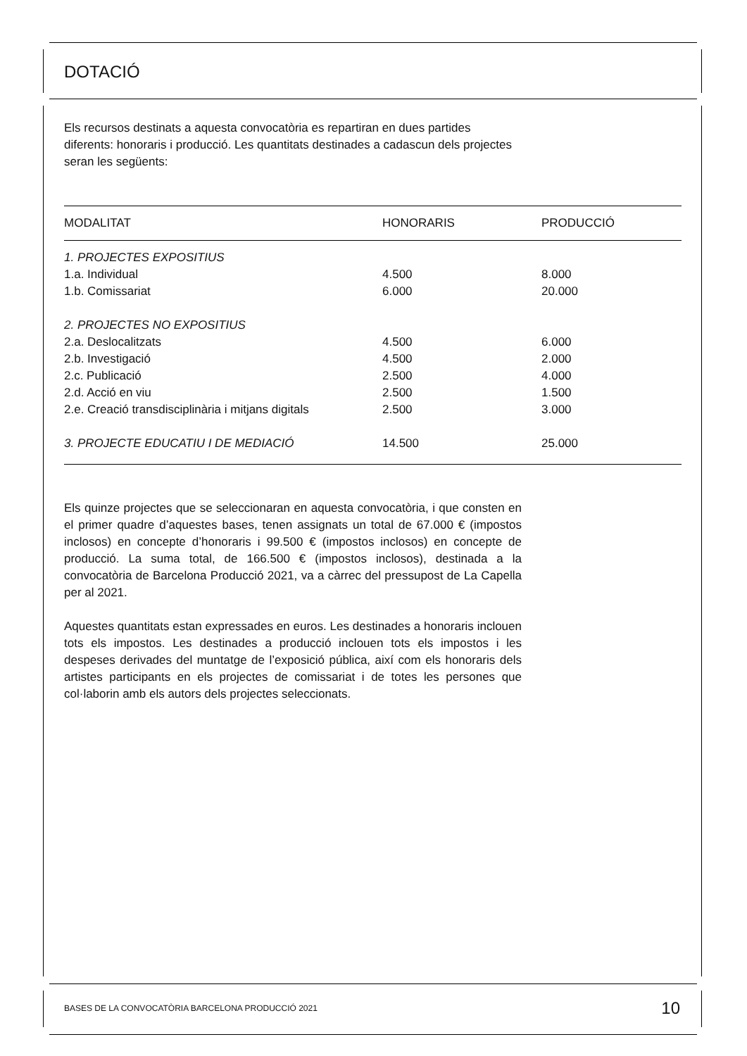DOTACIÓ
Els recursos destinats a aquesta convocatòria es repartiran en dues partides diferents: honoraris i producció. Les quantitats destinades a cadascun dels projectes seran les següents:
| MODALITAT | HONORARIS | PRODUCCIÓ |
| --- | --- | --- |
| 1. PROJECTES EXPOSITIUS | | |
| 1.a. Individual | 4.500 | 8.000 |
| 1.b. Comissariat | 6.000 | 20.000 |
| 2. PROJECTES NO EXPOSITIUS | | |
| 2.a. Deslocalitzats | 4.500 | 6.000 |
| 2.b. Investigació | 4.500 | 2.000 |
| 2.c. Publicació | 2.500 | 4.000 |
| 2.d. Acció en viu | 2.500 | 1.500 |
| 2.e. Creació transdisciplinària i mitjans digitals | 2.500 | 3.000 |
| 3. PROJECTE EDUCATIU I DE MEDIACIÓ | 14.500 | 25.000 |
Els quinze projectes que se seleccionaran en aquesta convocatòria, i que consten en el primer quadre d’aquestes bases, tenen assignats un total de 67.000 € (impostos inclosos) en concepte d’honoraris i 99.500 € (impostos inclosos) en concepte de producció. La suma total, de 166.500 € (impostos inclosos), destinada a la convocatòria de Barcelona Producció 2021, va a càrrec del pressupost de La Capella per al 2021.
Aquestes quantitats estan expressades en euros. Les destinades a honoraris inclouen tots els impostos. Les destinades a producció inclouen tots els impostos i les despeses derivades del muntatge de l’exposició pública, així com els honoraris dels artistes participants en els projectes de comissariat i de totes les persones que col·laborin amb els autors dels projectes seleccionats.
BASES DE LA CONVOCATÒRIA BARCELONA PRODUCCIÓ 2021 10